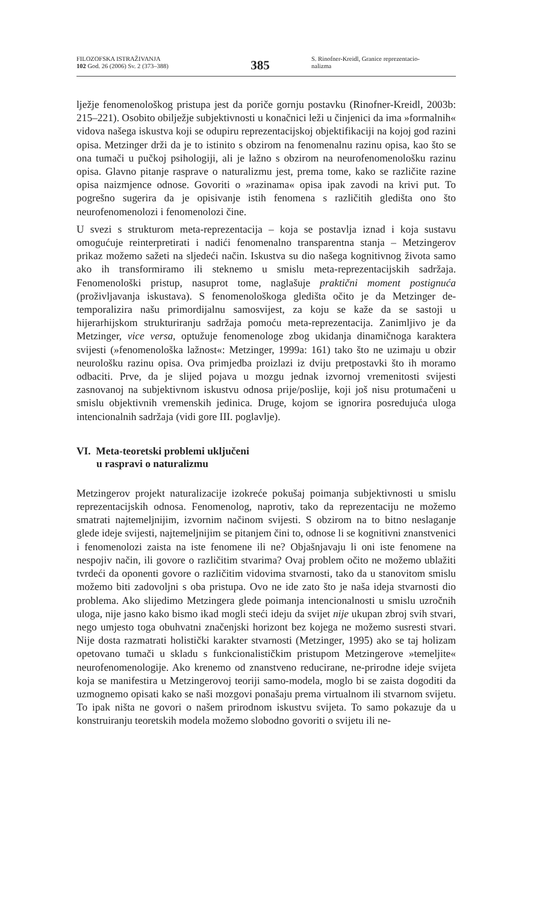FILOZOFSKA ISTRAŽIVANJA
102 God. 26 (2006) Sv. 2 (373–388)
385
S. Rinofner-Kreidl, Granice reprezentacio-
nalizma
lježje fenomenološkog pristupa jest da poriče gornju postavku (Rinofner-Kreidl, 2003b: 215–221). Osobito obilježje subjektivnosti u konačnici leži u činjenici da ima »formalnih« vidova našega iskustva koji se odupiru reprezentacijskoj objektifikaciji na kojoj god razini opisa. Metzinger drži da je to istinito s obzirom na fenomenalnu razinu opisa, kao što se ona tumači u pučkoj psihologiji, ali je lažno s obzirom na neurofenomenološku razinu opisa. Glavno pitanje rasprave o naturalizmu jest, prema tome, kako se različite razine opisa naizmjence odnose. Govoriti o »razinama« opisa ipak zavodi na krivi put. To pogrešno sugerira da je opisivanje istih fenomena s različitih gledišta ono što neurofenomenolozi i fenomenolozi čine.
U svezi s strukturom meta-reprezentacija – koja se postavlja iznad i koja sustavu omogućuje reinterpretirati i nadići fenomenalno transparentna stanja – Metzingerov prikaz možemo sažeti na sljedeći način. Iskustva su dio našega kognitivnog života samo ako ih transformiramo ili steknemo u smislu meta-reprezentacijskih sadržaja. Fenomenološki pristup, nasuprot tome, naglašuje praktični moment postignuća (proživljavanja iskustava). S fenomenološkoga gledišta očito je da Metzinger de-temporalizira našu primordijalnu samosvijest, za koju se kaže da se sastoji u hijerarhijskom strukturiranju sadržaja pomoću meta-reprezentacija. Zanimljivo je da Metzinger, vice versa, optužuje fenomenologe zbog ukidanja dinamičnoga karaktera svijesti (»fenomenološka lažnost«: Metzinger, 1999a: 161) tako što ne uzimaju u obzir neurološku razinu opisa. Ova primjedba proizlazi iz dviju pretpostavki što ih moramo odbaciti. Prve, da je slijed pojava u mozgu jednak izvornoj vremenitosti svijesti zasnovanoj na subjektivnom iskustvu odnosa prije/poslije, koji još nisu protumačeni u smislu objektivnih vremenskih jedinica. Druge, kojom se ignorira posredujuća uloga intencionalnih sadržaja (vidi gore III. poglavlje).
VI. Meta-teoretski problemi uključeni
u raspravi o naturalizmu
Metzingerov projekt naturalizacije izokreće pokušaj poimanja subjektivnosti u smislu reprezentacijskih odnosa. Fenomenolog, naprotiv, tako da reprezentaciju ne možemo smatrati najtemeljnijim, izvornim načinom svijesti. S obzirom na to bitno neslaganje glede ideje svijesti, najtemeljnijim se pitanjem čini to, odnose li se kognitivni znanstvenici i fenomenolozi zaista na iste fenomene ili ne? Objašnjavaju li oni iste fenomene na nespojiv način, ili govore o različitim stvarima? Ovaj problem očito ne možemo ublažiti tvrdeći da oponenti govore o različitim vidovima stvarnosti, tako da u stanovitom smislu možemo biti zadovoljni s oba pristupa. Ovo ne ide zato što je naša ideja stvarnosti dio problema. Ako slijedimo Metzingera glede poimanja intencionalnosti u smislu uzročnih uloga, nije jasno kako bismo ikad mogli steći ideju da svijet nije ukupan zbroj svih stvari, nego umjesto toga obuhvatni značenjski horizont bez kojega ne možemo susresti stvari. Nije dosta razmatrati holistički karakter stvarnosti (Metzinger, 1995) ako se taj holizam opetovano tumači u skladu s funkcionalističkim pristupom Metzingerove »temeljite« neurofenomenologije. Ako krenemo od znanstveno reducirane, ne-prirodne ideje svijeta koja se manifestira u Metzingerovoj teoriji samo-modela, moglo bi se zaista dogoditi da uzmognemo opisati kako se naši mozgovi ponašaju prema virtualnom ili stvarnom svijetu. To ipak ništa ne govori o našem prirodnom iskustvu svijeta. To samo pokazuje da u konstruiranju teoretskih modela možemo slobodno govoriti o svijetu ili ne-